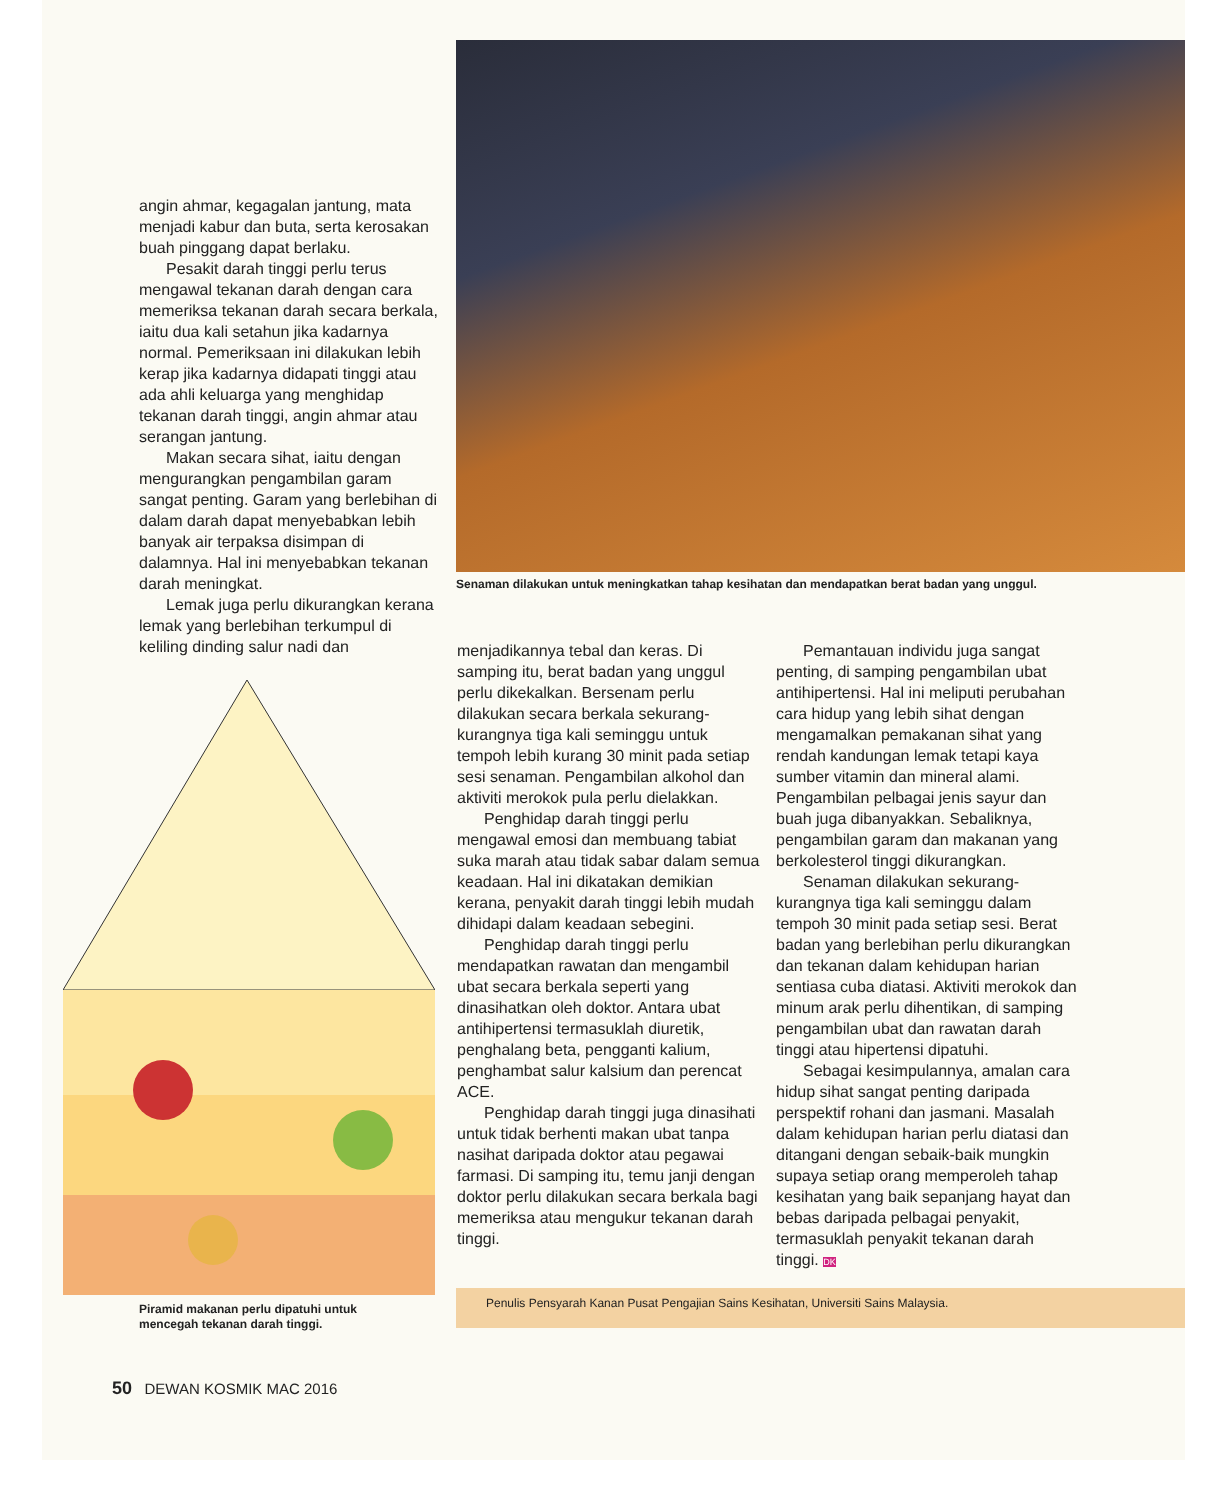angin ahmar, kegagalan jantung, mata menjadi kabur dan buta, serta kerosakan buah pinggang dapat berlaku.
Pesakit darah tinggi perlu terus mengawal tekanan darah dengan cara memeriksa tekanan darah secara berkala, iaitu dua kali setahun jika kadarnya normal. Pemeriksaan ini dilakukan lebih kerap jika kadarnya didapati tinggi atau ada ahli keluarga yang menghidap tekanan darah tinggi, angin ahmar atau serangan jantung.
Makan secara sihat, iaitu dengan mengurangkan pengambilan garam sangat penting. Garam yang berlebihan di dalam darah dapat menyebabkan lebih banyak air terpaksa disimpan di dalamnya. Hal ini menyebabkan tekanan darah meningkat.
Lemak juga perlu dikurangkan kerana lemak yang berlebihan terkumpul di keliling dinding salur nadi dan
Piramid makanan perlu dipatuhi untuk
mencegah tekanan darah tinggi.
Senaman dilakukan untuk meningkatkan tahap kesihatan dan mendapatkan berat badan yang unggul.
menjadikannya tebal dan keras. Di samping itu, berat badan yang unggul perlu dikekalkan. Bersenam perlu dilakukan secara berkala sekurang-kurangnya tiga kali seminggu untuk tempoh lebih kurang 30 minit pada setiap sesi senaman. Pengambilan alkohol dan aktiviti merokok pula perlu dielakkan.
Penghidap darah tinggi perlu mengawal emosi dan membuang tabiat suka marah atau tidak sabar dalam semua keadaan. Hal ini dikatakan demikian kerana, penyakit darah tinggi lebih mudah dihidapi dalam keadaan sebegini.
Penghidap darah tinggi perlu mendapatkan rawatan dan mengambil ubat secara berkala seperti yang dinasihatkan oleh doktor. Antara ubat antihipertensi termasuklah diuretik, penghalang beta, pengganti kalium, penghambat salur kalsium dan perencat ACE.
Penghidap darah tinggi juga dinasihati untuk tidak berhenti makan ubat tanpa nasihat daripada doktor atau pegawai farmasi. Di samping itu, temu janji dengan doktor perlu dilakukan secara berkala bagi memeriksa atau mengukur tekanan darah tinggi.
Pemantauan individu juga sangat penting, di samping pengambilan ubat antihipertensi. Hal ini meliputi perubahan cara hidup yang lebih sihat dengan mengamalkan pemakanan sihat yang rendah kandungan lemak tetapi kaya sumber vitamin dan mineral alami. Pengambilan pelbagai jenis sayur dan buah juga dibanyakkan. Sebaliknya, pengambilan garam dan makanan yang berkolesterol tinggi dikurangkan.
Senaman dilakukan sekurang-kurangnya tiga kali seminggu dalam tempoh 30 minit pada setiap sesi. Berat badan yang berlebihan perlu dikurangkan dan tekanan dalam kehidupan harian sentiasa cuba diatasi. Aktiviti merokok dan minum arak perlu dihentikan, di samping pengambilan ubat dan rawatan darah tinggi atau hipertensi dipatuhi.
Sebagai kesimpulannya, amalan cara hidup sihat sangat penting daripada perspektif rohani dan jasmani. Masalah dalam kehidupan harian perlu diatasi dan ditangani dengan sebaik-baik mungkin supaya setiap orang memperoleh tahap kesihatan yang baik sepanjang hayat dan bebas daripada pelbagai penyakit, termasuklah penyakit tekanan darah tinggi. DK
Penulis Pensyarah Kanan Pusat Pengajian Sains Kesihatan, Universiti Sains Malaysia.
50 DEWAN KOSMIK MAC 2016